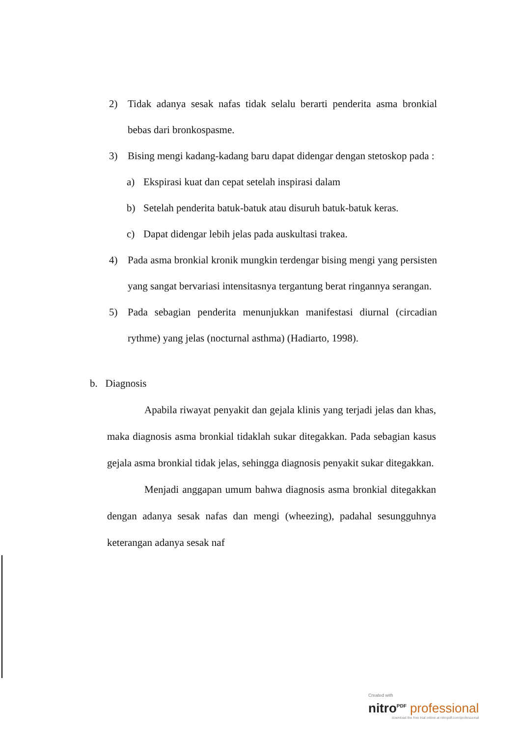2) Tidak adanya sesak nafas tidak selalu berarti penderita asma bronkial bebas dari bronkospasme.
3) Bising mengi kadang-kadang baru dapat didengar dengan stetoskop pada :
a) Ekspirasi kuat dan cepat setelah inspirasi dalam
b) Setelah penderita batuk-batuk atau disuruh batuk-batuk keras.
c) Dapat didengar lebih jelas pada auskultasi trakea.
4) Pada asma bronkial kronik mungkin terdengar bising mengi yang persisten yang sangat bervariasi intensitasnya tergantung berat ringannya serangan.
5) Pada sebagian penderita menunjukkan manifestasi diurnal (circadian rythme) yang jelas (nocturnal asthma) (Hadiarto, 1998).
b. Diagnosis
Apabila riwayat penyakit dan gejala klinis yang terjadi jelas dan khas, maka diagnosis asma bronkial tidaklah sukar ditegakkan. Pada sebagian kasus gejala asma bronkial tidak jelas, sehingga diagnosis penyakit sukar ditegakkan.
Menjadi anggapan umum bahwa diagnosis asma bronkial ditegakkan dengan adanya sesak nafas dan mengi (wheezing), padahal sesungguhnya keterangan adanya sesak naf
Created with
nitro<sup>PDF</sup> professional
download the free trial online at nitropdf.com/professional